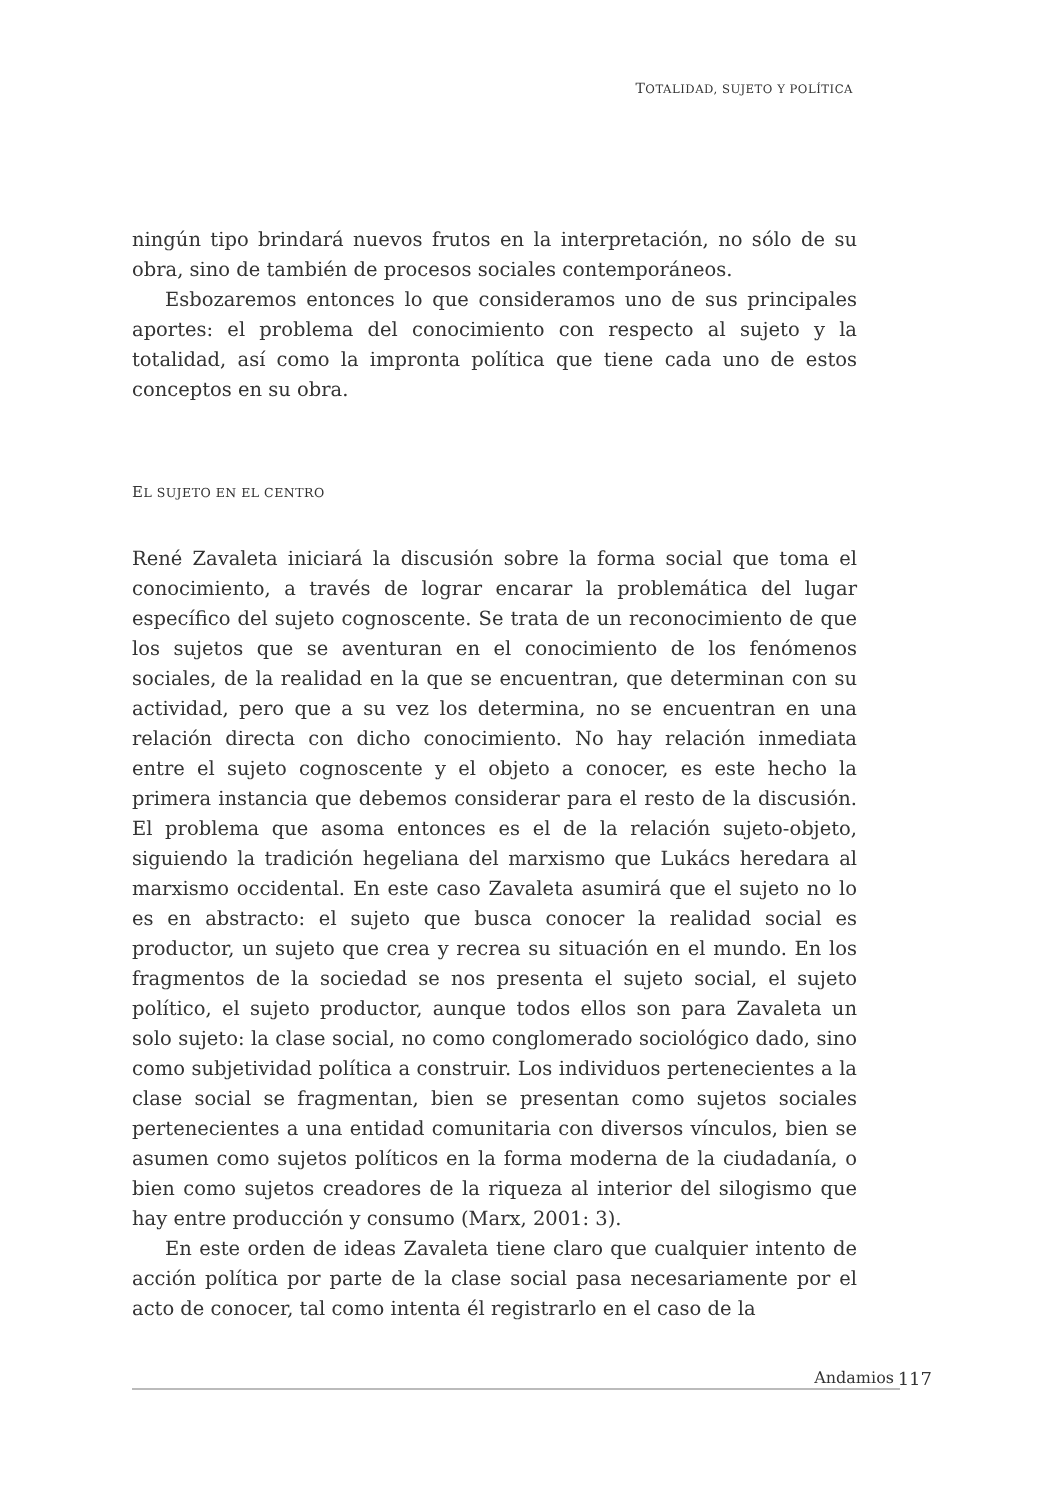TOTALIDAD, SUJETO Y POLÍTICA
ningún tipo brindará nuevos frutos en la interpretación, no sólo de su obra, sino de también de procesos sociales contemporáneos.
Esbozaremos entonces lo que consideramos uno de sus principales aportes: el problema del conocimiento con respecto al sujeto y la totalidad, así como la impronta política que tiene cada uno de estos conceptos en su obra.
EL SUJETO EN EL CENTRO
René Zavaleta iniciará la discusión sobre la forma social que toma el conocimiento, a través de lograr encarar la problemática del lugar específico del sujeto cognoscente. Se trata de un reconocimiento de que los sujetos que se aventuran en el conocimiento de los fenómenos sociales, de la realidad en la que se encuentran, que determinan con su actividad, pero que a su vez los determina, no se encuentran en una relación directa con dicho conocimiento. No hay relación inmediata entre el sujeto cognoscente y el objeto a conocer, es este hecho la primera instancia que debemos considerar para el resto de la discusión. El problema que asoma entonces es el de la relación sujeto-objeto, siguiendo la tradición hegeliana del marxismo que Lukács heredara al marxismo occidental. En este caso Zavaleta asumirá que el sujeto no lo es en abstracto: el sujeto que busca conocer la realidad social es productor, un sujeto que crea y recrea su situación en el mundo. En los fragmentos de la sociedad se nos presenta el sujeto social, el sujeto político, el sujeto productor, aunque todos ellos son para Zavaleta un solo sujeto: la clase social, no como conglomerado sociológico dado, sino como subjetividad política a construir. Los individuos pertenecientes a la clase social se fragmentan, bien se presentan como sujetos sociales pertenecientes a una entidad comunitaria con diversos vínculos, bien se asumen como sujetos políticos en la forma moderna de la ciudadanía, o bien como sujetos creadores de la riqueza al interior del silogismo que hay entre producción y consumo (Marx, 2001: 3).
En este orden de ideas Zavaleta tiene claro que cualquier intento de acción política por parte de la clase social pasa necesariamente por el acto de conocer, tal como intenta él registrarlo en el caso de la
Andamios 117